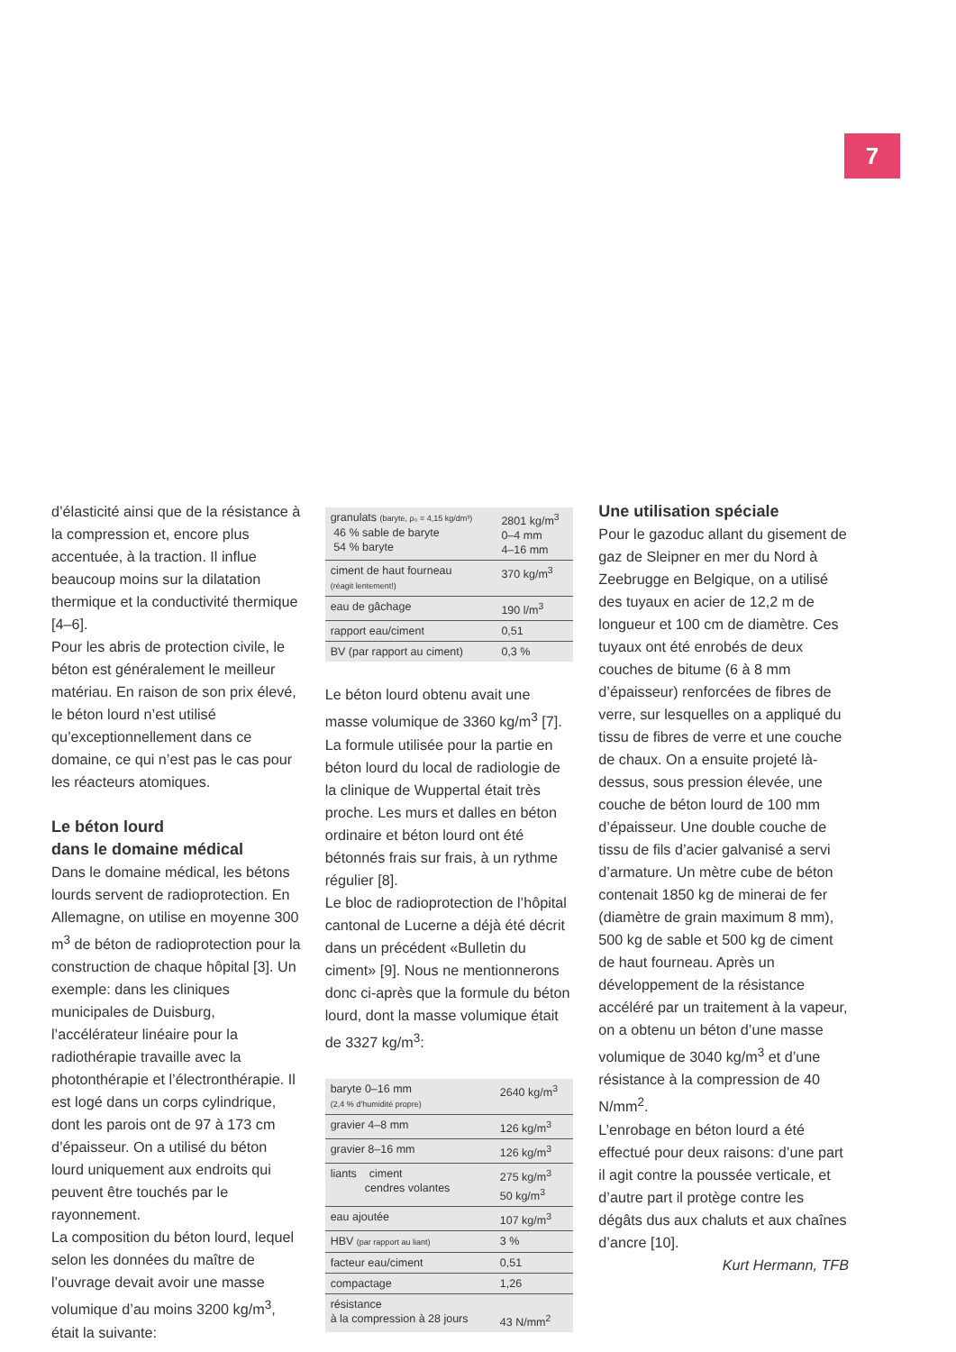7
d’élasticité ainsi que de la résistance à la compression et, encore plus accentuée, à la traction. Il influe beaucoup moins sur la dilatation thermique et la conductivité thermique [4–6].
Pour les abris de protection civile, le béton est généralement le meilleur matériau. En raison de son prix élevé, le béton lourd n’est utilisé qu’exceptionnellement dans ce domaine, ce qui n’est pas le cas pour les réacteurs atomiques.
Le béton lourd
dans le domaine médical
Dans le domaine médical, les bétons lourds servent de radioprotection. En Allemagne, on utilise en moyenne 300 m<sup>3</sup> de béton de radioprotection pour la construction de chaque hôpital [3]. Un exemple: dans les cliniques municipales de Duisburg, l’accélérateur linéaire pour la radiothérapie travaille avec la photonthérapie et l’électronthérapie. Il est logé dans un corps cylindrique, dont les parois ont de 97 à 173 cm d’épaisseur. On a utilisé du béton lourd uniquement aux endroits qui peuvent être touchés par le rayonnement.
La composition du béton lourd, lequel selon les données du maître de l’ouvrage devait avoir une masse volumique d’au moins 3200 kg/m<sup>3</sup>, était la suivante:
| granulats (baryte, ρ₀ = 4,15 kg/dm³) 46 % sable de baryte 54 % baryte | 2801 kg/m<sup>3</sup> 0–4 mm 4–16 mm |
| ciment de haut fourneau (réagit lentement!) | 370 kg/m<sup>3</sup> |
| eau de gâchage | 190 l/m<sup>3</sup> |
| rapport eau/ciment | 0,51 |
| BV (par rapport au ciment) | 0,3 % |
Le béton lourd obtenu avait une masse volumique de 3360 kg/m<sup>3</sup> [7].
La formule utilisée pour la partie en béton lourd du local de radiologie de la clinique de Wuppertal était très proche. Les murs et dalles en béton ordinaire et béton lourd ont été bétonnés frais sur frais, à un rythme régulier [8].
Le bloc de radioprotection de l’hôpital cantonal de Lucerne a déjà été décrit dans un précédent «Bulletin du ciment» [9]. Nous ne mentionnerons donc ci-après que la formule du béton lourd, dont la masse volumique était de 3327 kg/m<sup>3</sup>:
| baryte 0–16 mm (2,4 % d’humidité propre) | 2640 kg/m<sup>3</sup> |
| gravier 4–8 mm | 126 kg/m<sup>3</sup> |
| gravier 8–16 mm | 126 kg/m<sup>3</sup> |
| liants ciment cendres volantes | 275 kg/m<sup>3</sup> 50 kg/m<sup>3</sup> |
| eau ajoutée | 107 kg/m<sup>3</sup> |
| HBV (par rapport au liant) | 3 % |
| facteur eau/ciment | 0,51 |
| compactage | 1,26 |
| résistance à la compression à 28 jours | 43 N/mm<sup>2</sup> |
Une utilisation spéciale
Pour le gazoduc allant du gisement de gaz de Sleipner en mer du Nord à Zeebrugge en Belgique, on a utilisé des tuyaux en acier de 12,2 m de longueur et 100 cm de diamètre. Ces tuyaux ont été enrobés de deux couches de bitume (6 à 8 mm d’épaisseur) renforcées de fibres de verre, sur lesquelles on a appliqué du tissu de fibres de verre et une couche de chaux. On a ensuite projeté là-dessus, sous pression élevée, une couche de béton lourd de 100 mm d’épaisseur. Une double couche de tissu de fils d’acier galvanisé a servi d’armature. Un mètre cube de béton contenait 1850 kg de minerai de fer (diamètre de grain maximum 8 mm), 500 kg de sable et 500 kg de ciment de haut fourneau. Après un développement de la résistance accéléré par un traitement à la vapeur, on a obtenu un béton d’une masse volumique de 3040 kg/m<sup>3</sup> et d’une résistance à la compression de 40 N/mm<sup>2</sup>.
L’enrobage en béton lourd a été effectué pour deux raisons: d’une part il agit contre la poussée verticale, et d’autre part il protège contre les dégâts dus aux chaluts et aux chaînes d’ancre [10].
Kurt Hermann, TFB